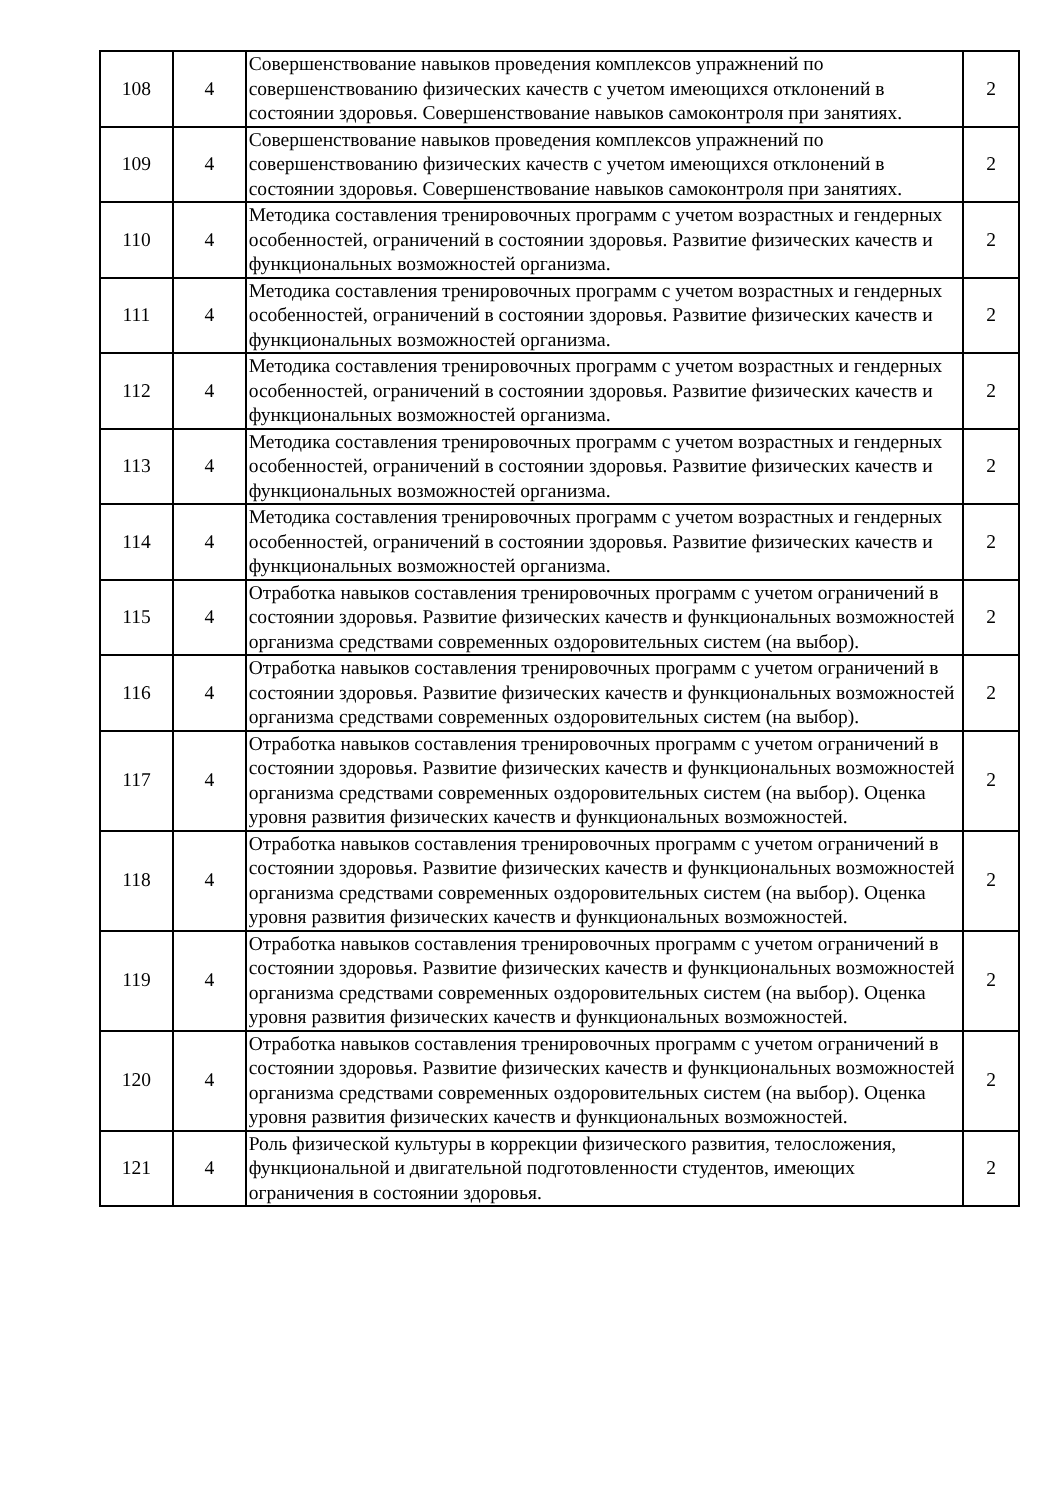| 108 | 4 | Совершенствование навыков проведения комплексов упражнений по совершенствованию физических качеств с учетом имеющихся отклонений в состоянии здоровья. Совершенствование навыков самоконтроля при занятиях. | 2 |
| 109 | 4 | Совершенствование навыков проведения комплексов упражнений по совершенствованию физических качеств с учетом имеющихся отклонений в состоянии здоровья. Совершенствование навыков самоконтроля при занятиях. | 2 |
| 110 | 4 | Методика составления тренировочных программ с учетом возрастных и гендерных особенностей, ограничений в состоянии здоровья. Развитие физических качеств и функциональных возможностей организма. | 2 |
| 111 | 4 | Методика составления тренировочных программ с учетом возрастных и гендерных особенностей, ограничений в состоянии здоровья. Развитие физических качеств и функциональных возможностей организма. | 2 |
| 112 | 4 | Методика составления тренировочных программ с учетом возрастных и гендерных особенностей, ограничений в состоянии здоровья. Развитие физических качеств и функциональных возможностей организма. | 2 |
| 113 | 4 | Методика составления тренировочных программ с учетом возрастных и гендерных особенностей, ограничений в состоянии здоровья. Развитие физических качеств и функциональных возможностей организма. | 2 |
| 114 | 4 | Методика составления тренировочных программ с учетом возрастных и гендерных особенностей, ограничений в состоянии здоровья. Развитие физических качеств и функциональных возможностей организма. | 2 |
| 115 | 4 | Отработка навыков составления тренировочных программ с учетом ограничений в состоянии здоровья. Развитие физических качеств и функциональных возможностей организма средствами современных оздоровительных систем (на выбор). | 2 |
| 116 | 4 | Отработка навыков составления тренировочных программ с учетом ограничений в состоянии здоровья. Развитие физических качеств и функциональных возможностей организма средствами современных оздоровительных систем (на выбор). | 2 |
| 117 | 4 | Отработка навыков составления тренировочных программ с учетом ограничений в состоянии здоровья. Развитие физических качеств и функциональных возможностей организма средствами современных оздоровительных систем (на выбор). Оценка уровня развития физических качеств и функциональных возможностей. | 2 |
| 118 | 4 | Отработка навыков составления тренировочных программ с учетом ограничений в состоянии здоровья. Развитие физических качеств и функциональных возможностей организма средствами современных оздоровительных систем (на выбор). Оценка уровня развития физических качеств и функциональных возможностей. | 2 |
| 119 | 4 | Отработка навыков составления тренировочных программ с учетом ограничений в состоянии здоровья. Развитие физических качеств и функциональных возможностей организма средствами современных оздоровительных систем (на выбор). Оценка уровня развития физических качеств и функциональных возможностей. | 2 |
| 120 | 4 | Отработка навыков составления тренировочных программ с учетом ограничений в состоянии здоровья. Развитие физических качеств и функциональных возможностей организма средствами современных оздоровительных систем (на выбор). Оценка уровня развития физических качеств и функциональных возможностей. | 2 |
| 121 | 4 | Роль физической культуры в коррекции физического развития, телосложения, функциональной и двигательной подготовленности студентов, имеющих ограничения в состоянии здоровья. | 2 |